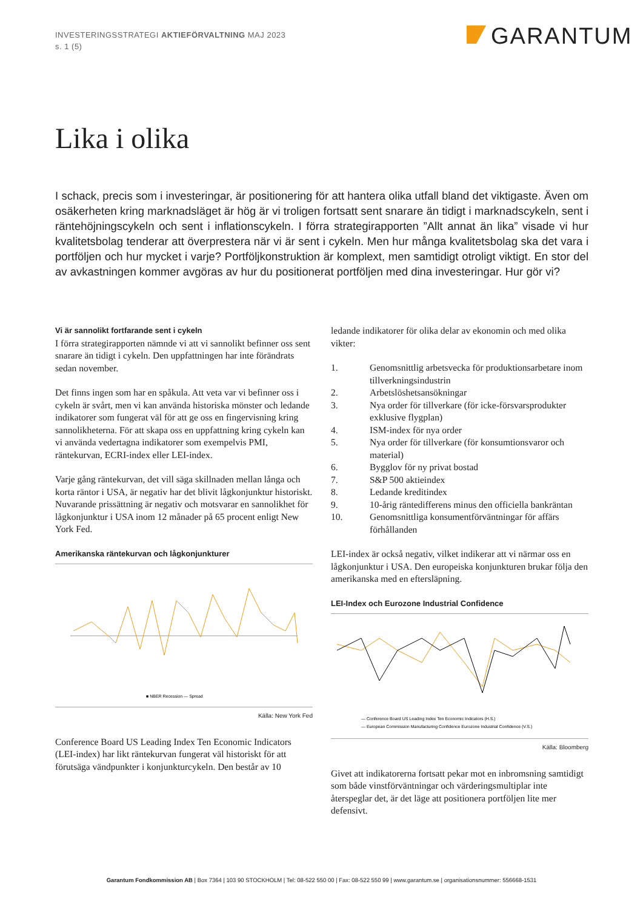INVESTERINGSSTRATEGI AKTIEFÖRVALTNING MAJ 2023
s. 1 (5)
GARANTUM
Lika i olika
I schack, precis som i investeringar, är positionering för att hantera olika utfall bland det viktigaste. Även om osäkerheten kring marknadsläget är hög är vi troligen fortsatt sent snarare än tidigt i marknadscykeln, sent i räntehöjningscykeln och sent i inflationscykeln. I förra strategirapporten ”Allt annat än lika” visade vi hur kvalitetsbolag tenderar att överprestera när vi är sent i cykeln. Men hur många kvalitetsbolag ska det vara i portföljen och hur mycket i varje? Portföljkonstruktion är komplext, men samtidigt otroligt viktigt. En stor del av avkastningen kommer avgöras av hur du positionerat portföljen med dina investeringar. Hur gör vi?
Vi är sannolikt fortfarande sent i cykeln
I förra strategirapporten nämnde vi att vi sannolikt befinner oss sent snarare än tidigt i cykeln. Den uppfattningen har inte förändrats sedan november.
Det finns ingen som har en spåkula. Att veta var vi befinner oss i cykeln är svårt, men vi kan använda historiska mönster och ledande indikatorer som fungerat väl för att ge oss en fingervisning kring sannolikheterna. För att skapa oss en uppfattning kring cykeln kan vi använda vedertagna indikatorer som exempelvis PMI, räntekurvan, ECRI-index eller LEI-index.
Varje gång räntekurvan, det vill säga skillnaden mellan långa och korta räntor i USA, är negativ har det blivit lågkonjunktur historiskt. Nuvarande prissättning är negativ och motsvarar en sannolikhet för lågkonjunktur i USA inom 12 månader på 65 procent enligt New York Fed.
Amerikanska räntekurvan och lågkonjunkturer
■ NBER Recession — Spread
Källa: New York Fed
Conference Board US Leading Index Ten Economic Indicators (LEI-index) har likt räntekurvan fungerat väl historiskt för att förutsäga vändpunkter i konjunkturcykeln. Den består av 10
ledande indikatorer för olika delar av ekonomin och med olika vikter:
1. Genomsnittlig arbetsvecka för produktionsarbetare inom tillverkningsindustrin
2. Arbetslöshetsansökningar
3. Nya order för tillverkare (för icke-försvarsprodukter exklusive flygplan)
4. ISM-index för nya order
5. Nya order för tillverkare (för konsumtionsvaror och material)
6. Bygglov för ny privat bostad
7. S&P 500 aktieindex
8. Ledande kreditindex
9. 10-årig räntedifferens minus den officiella bankräntan
10. Genomsnittliga konsumentförväntningar för affärs förhållanden
LEI-index är också negativ, vilket indikerar att vi närmar oss en lågkonjunktur i USA. Den europeiska konjunkturen brukar följa den amerikanska med en eftersläpning.
LEI-Index och Eurozone Industrial Confidence
— Conference Board US Leading Index Ten Economic Indicators (H.S.)
— European Commission Manufacturing Confidence Eurozone Industrial Confidence (V.S.)
Källa: Bloomberg
Givet att indikatorerna fortsatt pekar mot en inbromsning samtidigt som både vinstförväntningar och värderingsmultiplar inte återspeglar det, är det läge att positionera portföljen lite mer defensivt.
Garantum Fondkommission AB | Box 7364 | 103 90 STOCKHOLM | Tel: 08-522 550 00 | Fax: 08-522 550 99 | www.garantum.se | organisationsnummer: 556668-1531